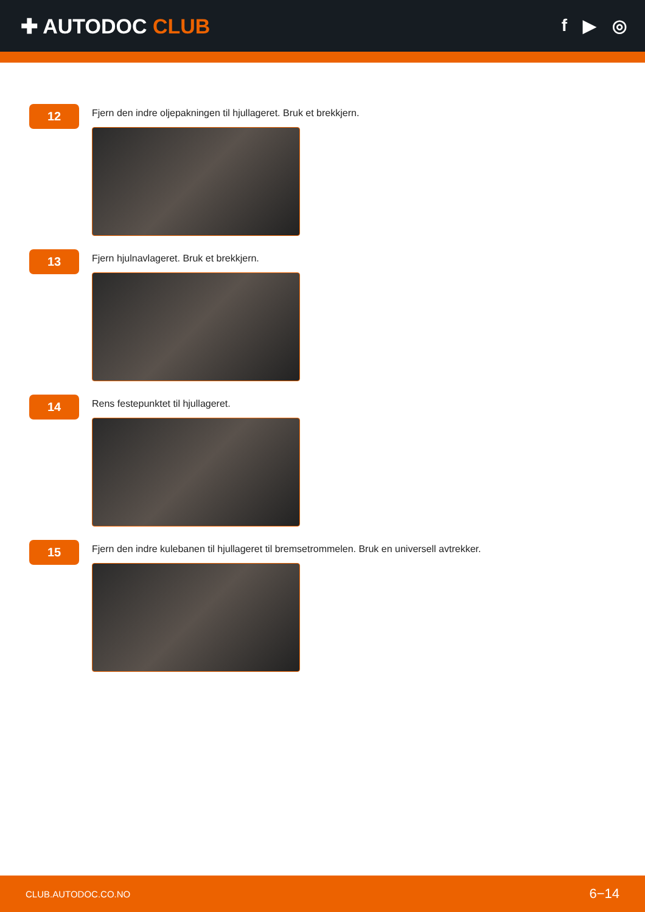✚ AUTODOC CLUB
f ▶ ◎
12
Fjern den indre oljepakningen til hjullageret. Bruk et brekkjern.
13
Fjern hjulnavlageret. Bruk et brekkjern.
14
Rens festepunktet til hjullageret.
15
Fjern den indre kulebanen til hjullageret til bremsetrommelen. Bruk en universell avtrekker.
CLUB.AUTODOC.CO.NO 6−14